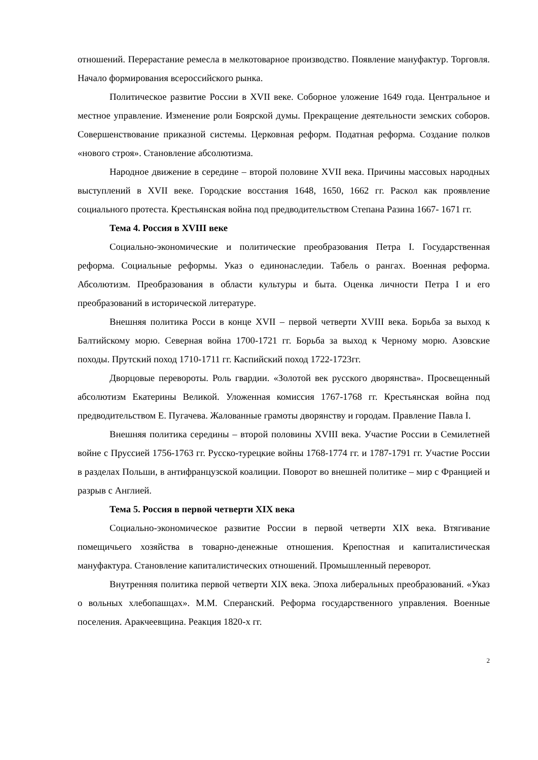отношений. Перерастание ремесла в мелкотоварное производство. Появление мануфактур. Торговля. Начало формирования всероссийского рынка.
Политическое развитие России в XVII веке. Соборное уложение 1649 года. Центральное и местное управление. Изменение роли Боярской думы. Прекращение деятельности земских соборов. Совершенствование приказной системы. Церковная реформ. Податная реформа. Создание полков «нового строя». Становление абсолютизма.
Народное движение в середине – второй половине XVII века. Причины массовых народных выступлений в XVII веке. Городские восстания 1648, 1650, 1662 гг. Раскол как проявление социального протеста. Крестьянская война под предводительством Степана Разина 1667- 1671 гг.
Тема 4. Россия в XVIII веке
Социально-экономические и политические преобразования Петра I. Государственная реформа. Социальные реформы. Указ о единонаследии. Табель о рангах. Военная реформа. Абсолютизм. Преобразования в области культуры и быта. Оценка личности Петра I и его преобразований в исторической литературе.
Внешняя политика Росси в конце XVII – первой четверти XVIII века. Борьба за выход к Балтийскому морю. Северная война 1700-1721 гг. Борьба за выход к Черному морю. Азовские походы. Прутский поход 1710-1711 гг. Каспийский поход 1722-1723гг.
Дворцовые перевороты. Роль гвардии. «Золотой век русского дворянства». Просвещенный абсолютизм Екатерины Великой. Уложенная комиссия 1767-1768 гг. Крестьянская война под предводительством Е. Пугачева. Жалованные грамоты дворянству и городам. Правление Павла I.
Внешняя политика середины – второй половины XVIII века. Участие России в Семилетней войне с Пруссией 1756-1763 гг. Русско-турецкие войны 1768-1774 гг. и 1787-1791 гг. Участие России в разделах Польши, в антифранцузской коалиции. Поворот во внешней политике – мир с Францией и разрыв с Англией.
Тема 5. Россия в первой четверти XIX века
Социально-экономическое развитие России в первой четверти XIX века. Втягивание помещичьего хозяйства в товарно-денежные отношения. Крепостная и капиталистическая мануфактура. Становление капиталистических отношений. Промышленный переворот.
Внутренняя политика первой четверти XIX века. Эпоха либеральных преобразований. «Указ о вольных хлебопашцах». М.М. Сперанский. Реформа государственного управления. Военные поселения. Аракчеевщина. Реакция 1820-х гг.
2